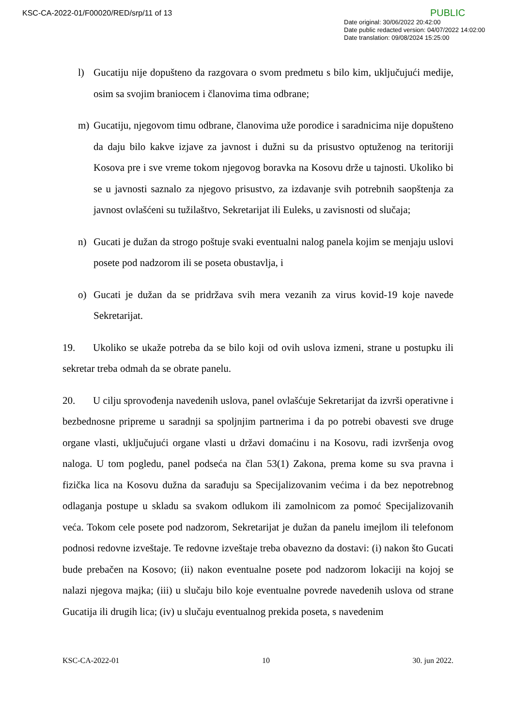KSC-CA-2022-01/F00020/RED/srp/11 of 13
PUBLIC
Date original: 30/06/2022 20:42:00
Date public redacted version: 04/07/2022 14:02:00
Date translation: 09/08/2024 15:25:00
l) Gucatiju nije dopušteno da razgovara o svom predmetu s bilo kim, uključujući medije, osim sa svojim braniocem i članovima tima odbrane;
m) Gucatiju, njegovom timu odbrane, članovima uže porodice i saradnicima nije dopušteno da daju bilo kakve izjave za javnost i dužni su da prisustvo optuženog na teritoriji Kosova pre i sve vreme tokom njegovog boravka na Kosovu drže u tajnosti. Ukoliko bi se u javnosti saznalo za njegovo prisustvo, za izdavanje svih potrebnih saopštenja za javnost ovlašćeni su tužilaštvo, Sekretarijat ili Euleks, u zavisnosti od slučaja;
n) Gucati je dužan da strogo poštuje svaki eventualni nalog panela kojim se menjaju uslovi posete pod nadzorom ili se poseta obustavlja, i
o) Gucati je dužan da se pridržava svih mera vezanih za virus kovid-19 koje navede Sekretarijat.
19. Ukoliko se ukaže potreba da se bilo koji od ovih uslova izmeni, strane u postupku ili sekretar treba odmah da se obrate panelu.
20. U cilju sprovođenja navedenih uslova, panel ovlašćuje Sekretarijat da izvrši operativne i bezbednosne pripreme u saradnji sa spoljnjim partnerima i da po potrebi obavesti sve druge organe vlasti, uključujući organe vlasti u državi domaćinu i na Kosovu, radi izvršenja ovog naloga. U tom pogledu, panel podseća na član 53(1) Zakona, prema kome su sva pravna i fizička lica na Kosovu dužna da sarađuju sa Specijalizovanim većima i da bez nepotrebnog odlaganja postupe u skladu sa svakom odlukom ili zamolnicom za pomoć Specijalizovanih veća. Tokom cele posete pod nadzorom, Sekretarijat je dužan da panelu imejlom ili telefonom podnosi redovne izveštaje. Te redovne izveštaje treba obavezno da dostavi: (i) nakon što Gucati bude prebačen na Kosovo; (ii) nakon eventualne posete pod nadzorom lokaciji na kojoj se nalazi njegova majka; (iii) u slučaju bilo koje eventualne povrede navedenih uslova od strane Gucatija ili drugih lica; (iv) u slučaju eventualnog prekida poseta, s navedenim
KSC-CA-2022-01 10 30. jun 2022.